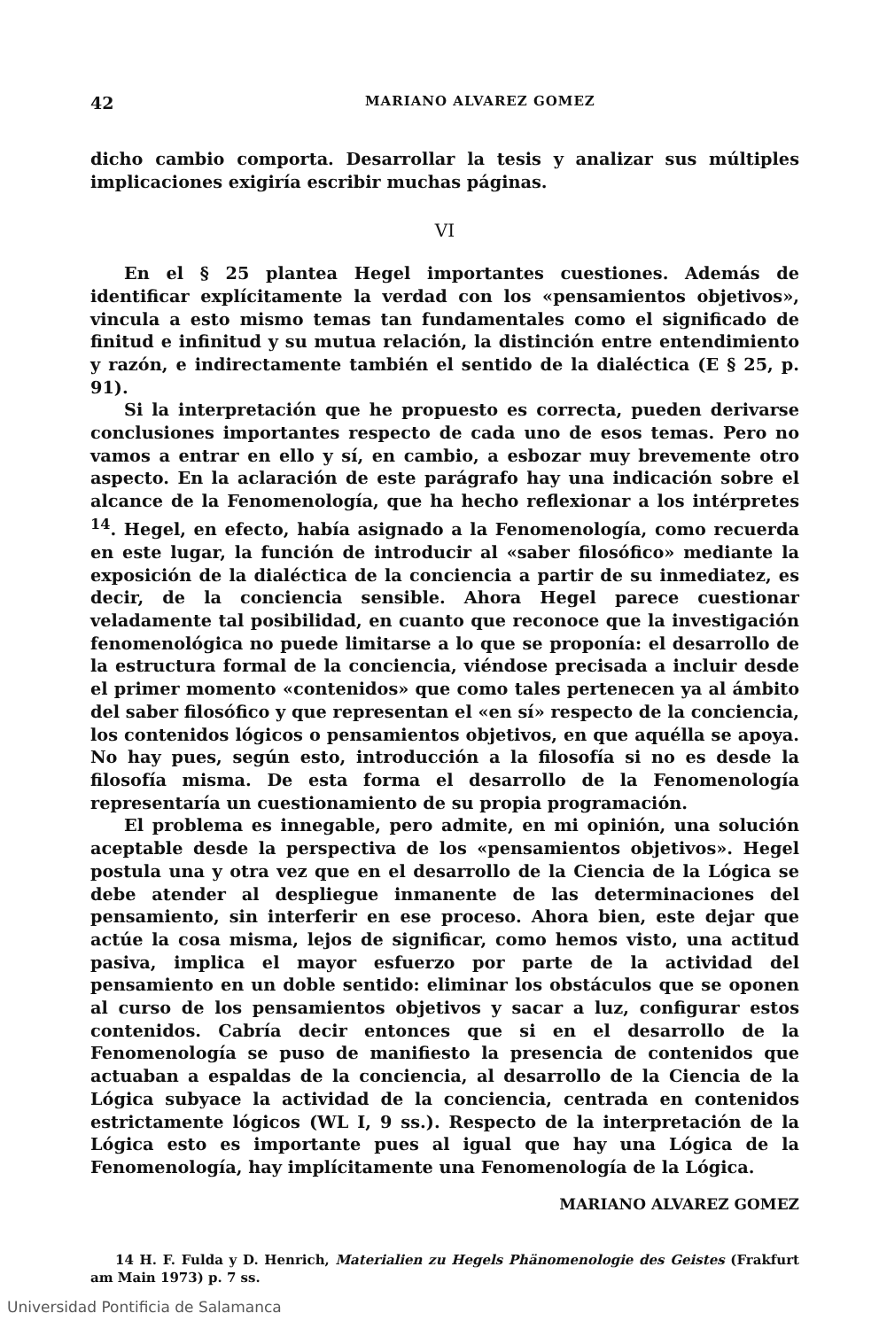42 MARIANO ALVAREZ GOMEZ
dicho cambio comporta. Desarrollar la tesis y analizar sus múltiples implicaciones exigiría escribir muchas páginas.
VI
En el § 25 plantea Hegel importantes cuestiones. Además de identificar explícitamente la verdad con los «pensamientos objetivos», vincula a esto mismo temas tan fundamentales como el significado de finitud e infinitud y su mutua relación, la distinción entre entendimiento y razón, e indirectamente también el sentido de la dialéctica (E § 25, p. 91).
Si la interpretación que he propuesto es correcta, pueden derivarse conclusiones importantes respecto de cada uno de esos temas. Pero no vamos a entrar en ello y sí, en cambio, a esbozar muy brevemente otro aspecto. En la aclaración de este parágrafo hay una indicación sobre el alcance de la Fenomenología, que ha hecho reflexionar a los intérpretes <sup>14</sup>. Hegel, en efecto, había asignado a la Fenomenología, como recuerda en este lugar, la función de introducir al «saber filosófico» mediante la exposición de la dialéctica de la conciencia a partir de su inmediatez, es decir, de la conciencia sensible. Ahora Hegel parece cuestionar veladamente tal posibilidad, en cuanto que reconoce que la investigación fenomenológica no puede limitarse a lo que se proponía: el desarrollo de la estructura formal de la conciencia, viéndose precisada a incluir desde el primer momento «contenidos» que como tales pertenecen ya al ámbito del saber filosófico y que representan el «en sí» respecto de la conciencia, los contenidos lógicos o pensamientos objetivos, en que aquélla se apoya. No hay pues, según esto, introducción a la filosofía si no es desde la filosofía misma. De esta forma el desarrollo de la Fenomenología representaría un cuestionamiento de su propia programación.
El problema es innegable, pero admite, en mi opinión, una solución aceptable desde la perspectiva de los «pensamientos objetivos». Hegel postula una y otra vez que en el desarrollo de la Ciencia de la Lógica se debe atender al despliegue inmanente de las determinaciones del pensamiento, sin interferir en ese proceso. Ahora bien, este dejar que actúe la cosa misma, lejos de significar, como hemos visto, una actitud pasiva, implica el mayor esfuerzo por parte de la actividad del pensamiento en un doble sentido: eliminar los obstáculos que se oponen al curso de los pensamientos objetivos y sacar a luz, configurar estos contenidos. Cabría decir entonces que si en el desarrollo de la Fenomenología se puso de manifiesto la presencia de contenidos que actuaban a espaldas de la conciencia, al desarrollo de la Ciencia de la Lógica subyace la actividad de la conciencia, centrada en contenidos estrictamente lógicos (WL I, 9 ss.). Respecto de la interpretación de la Lógica esto es importante pues al igual que hay una Lógica de la Fenomenología, hay implícitamente una Fenomenología de la Lógica.
MARIANO ALVAREZ GOMEZ
14 H. F. Fulda y D. Henrich, Materialien zu Hegels Phänomenologie des Geistes (Frakfurt am Main 1973) p. 7 ss.
Universidad Pontificia de Salamanca